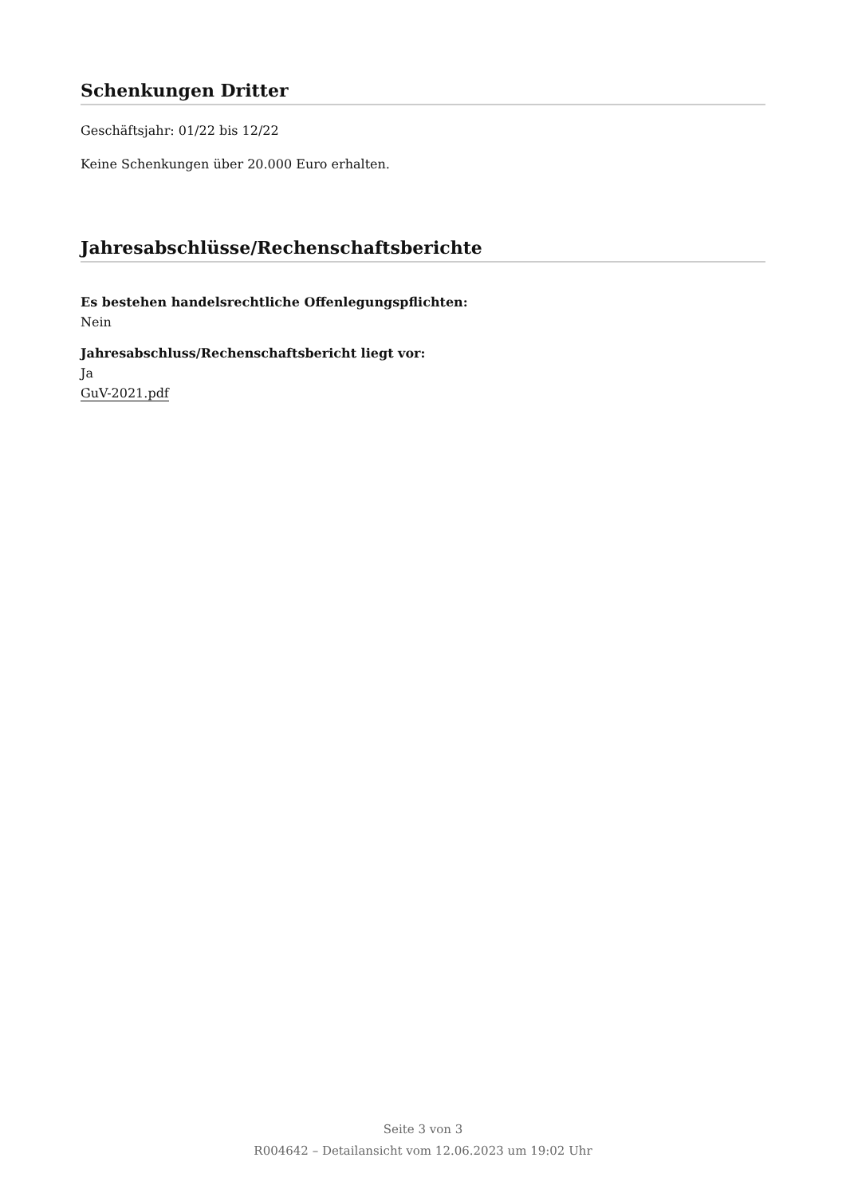Schenkungen Dritter
Geschäftsjahr: 01/22 bis 12/22
Keine Schenkungen über 20.000 Euro erhalten.
Jahresabschlüsse/Rechenschaftsberichte
Es bestehen handelsrechtliche Offenlegungspflichten:
Nein
Jahresabschluss/Rechenschaftsbericht liegt vor:
Ja
GuV-2021.pdf
Seite 3 von 3
R004642 – Detailansicht vom 12.06.2023 um 19:02 Uhr